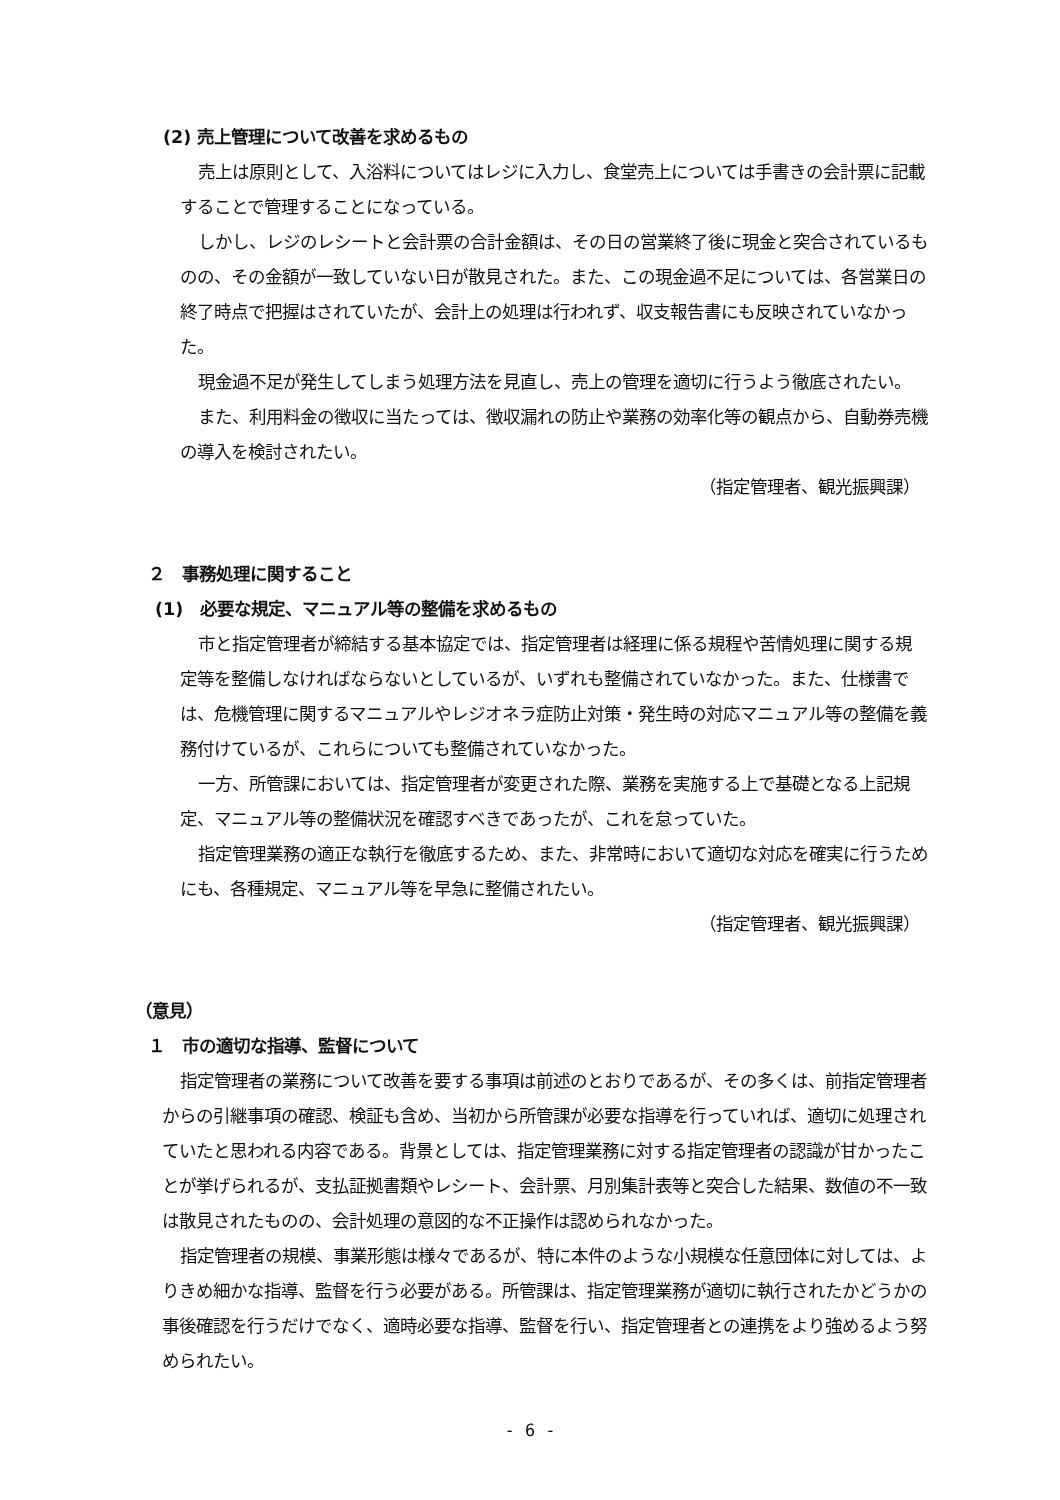(2) 売上管理について改善を求めるもの
売上は原則として、入浴料についてはレジに入力し、食堂売上については手書きの会計票に記載することで管理することになっている。
しかし、レジのレシートと会計票の合計金額は、その日の営業終了後に現金と突合されているものの、その金額が一致していない日が散見された。また、この現金過不足については、各営業日の終了時点で把握はされていたが、会計上の処理は行われず、収支報告書にも反映されていなかった。
現金過不足が発生してしまう処理方法を見直し、売上の管理を適切に行うよう徹底されたい。
また、利用料金の徴収に当たっては、徴収漏れの防止や業務の効率化等の観点から、自動券売機の導入を検討されたい。
（指定管理者、観光振興課）
２　事務処理に関すること
(1)　必要な規定、マニュアル等の整備を求めるもの
市と指定管理者が締結する基本協定では、指定管理者は経理に係る規程や苦情処理に関する規定等を整備しなければならないとしているが、いずれも整備されていなかった。また、仕様書では、危機管理に関するマニュアルやレジオネラ症防止対策・発生時の対応マニュアル等の整備を義務付けているが、これらについても整備されていなかった。
一方、所管課においては、指定管理者が変更された際、業務を実施する上で基礎となる上記規定、マニュアル等の整備状況を確認すべきであったが、これを怠っていた。
指定管理業務の適正な執行を徹底するため、また、非常時において適切な対応を確実に行うためにも、各種規定、マニュアル等を早急に整備されたい。
（指定管理者、観光振興課）
（意見）
１　市の適切な指導、監督について
指定管理者の業務について改善を要する事項は前述のとおりであるが、その多くは、前指定管理者からの引継事項の確認、検証も含め、当初から所管課が必要な指導を行っていれば、適切に処理されていたと思われる内容である。背景としては、指定管理業務に対する指定管理者の認識が甘かったことが挙げられるが、支払証拠書類やレシート、会計票、月別集計表等と突合した結果、数値の不一致は散見されたものの、会計処理の意図的な不正操作は認められなかった。
指定管理者の規模、事業形態は様々であるが、特に本件のような小規模な任意団体に対しては、よりきめ細かな指導、監督を行う必要がある。所管課は、指定管理業務が適切に執行されたかどうかの事後確認を行うだけでなく、適時必要な指導、監督を行い、指定管理者との連携をより強めるよう努められたい。
- 6 -